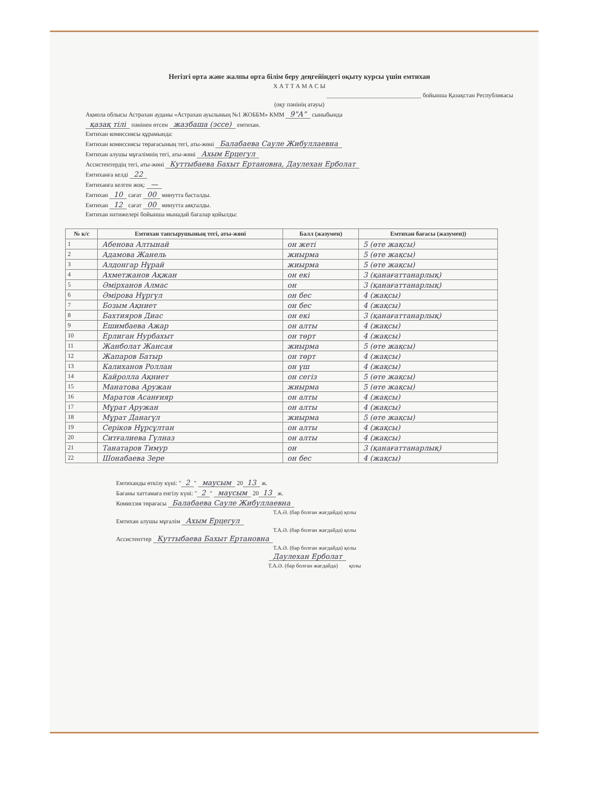Негізгі орта және жалпы орта білім беру деңгейіндегі оқыту курсы үшін емтихан
Х А Т Т А М А С Ы
_______________________________ бойынша Қазақстан Республикасы
(оқу пәнінің атауы)
Ақмола облысы Астрахан ауданы «Астрахан ауылының №1 ЖОББМ» КММ 9"А" сыныбында
қазақ тілі пәнінен өтсен жазбаша (эссе) емтихан.
Емтихан комиссиясы құрамында:
Емтихан комиссиясы төрағасының тегі, аты-жөні Балабаева Сауле Жибуллаевна
Емтихан алушы мұғалімнің тегі, аты-жөні Ахым Ерцегул
Ассистентердің тегі, аты-жөні Куттыбаева Бахыт Ертановна, Даулехан Ерболат
Емтиханға келді 22
Емтиханға келген жоқ: —
Емтихан 10 сағат 00 минутта басталды.
Емтихан 12 сағат 00 минутта аяқталды.
Емтихан нәтижелері бойынша мынадай бағалар қойылды:
| № к/с | Емтихан тапсырушының тегі, аты-жөні | Балл (жазумен) | Емтихан бағасы (жазумен)) |
| --- | --- | --- | --- |
| 1 | Абенова Алтынай | он жеті | 5 (өте жақсы) |
| 2 | Адамова Жанель | жиырма | 5 (өте жақсы) |
| 3 | Алдонгар Нұрай | жиырма | 5 (өте жақсы) |
| 4 | Ахметжанов Ақжан | он екі | 3 (қанағаттанарлық) |
| 5 | Әмірханов Алмас | он | 3 (қанағаттанарлық) |
| 6 | Әмірова Нұргүл | он бес | 4 (жақсы) |
| 7 | Бозым Ақниет | он бес | 4 (жақсы) |
| 8 | Бахтияров Диас | он екі | 3 (қанағаттанарлық) |
| 9 | Ешимбаева Ажар | он алты | 4 (жақсы) |
| 10 | Ерлиган Нурбахыт | он төрт | 4 (жақсы) |
| 11 | Жанболат Жансая | жиырма | 5 (өте жақсы) |
| 12 | Жапаров Батыр | он төрт | 4 (жақсы) |
| 13 | Калиханов Роллан | он үш | 4 (жақсы) |
| 14 | Кайролла Ақниет | он сегіз | 5 (өте жақсы) |
| 15 | Манатова Аружан | жиырма | 5 (өте жақсы) |
| 16 | Маратов Асанғияр | он алты | 4 (жақсы) |
| 17 | Мұрат Аружан | он алты | 4 (жақсы) |
| 18 | Мұрат Данагүл | жиырма | 5 (өте жақсы) |
| 19 | Серіков Нұрсұлтан | он алты | 4 (жақсы) |
| 20 | Ситғалиева Гүлназ | он алты | 4 (жақсы) |
| 21 | Танатаров Тимур | он | 3 (қанағаттанарлық) |
| 22 | Шонабаева Зере | он бес | 4 (жақсы) |
Емтиханды өткізу күні: " 2 " маусым 20 13 ж.
Бағаны хаттамаға енгізу күні: " 2 " маусым 20 13 ж.
Комиссия төрағасы Балабаева Сауле Жибуллаевна
Т.А.Ә. (бар болған жағдайда) қолы
Емтихан алушы мұғалім Ахым Ерцегул
Т.А.Ә. (бар болған жағдайда) қолы
Ассистенттер Куттыбаева Бахыт Ертановна
Т.А.Ә. (бар болған жағдайда) қолы
Даулехан Ерболат
Т.А.Ә. (бар болған жағдайда) қолы